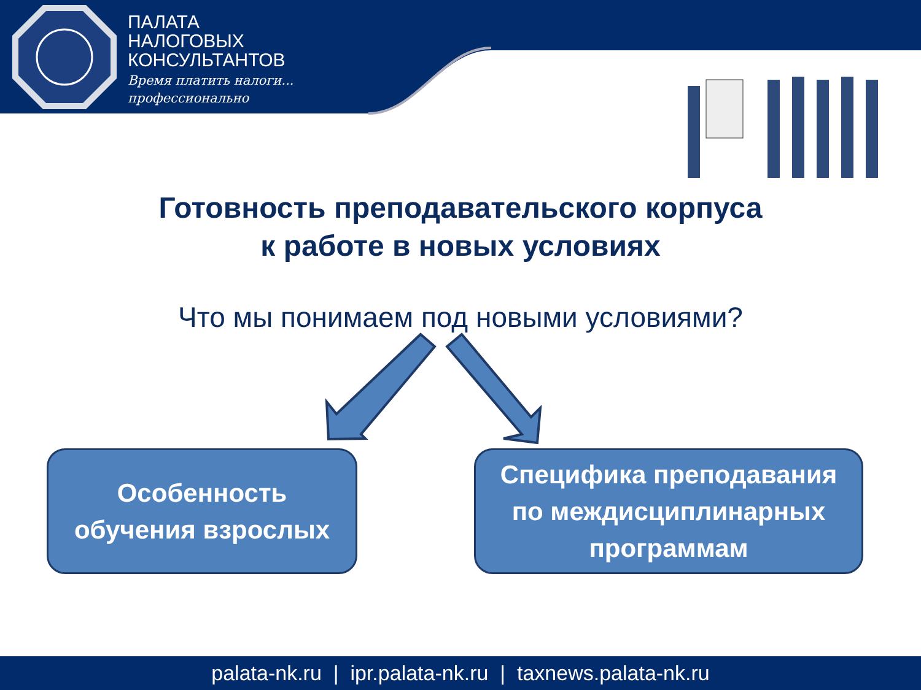ПАЛАТА
НАЛОГОВЫХ
КОНСУЛЬТАНТОВ
Время платить налоги...
профессионально
Готовность преподавательского корпуса
к работе в новых условиях
Что мы понимаем под новыми условиями?
Особенность
обучения взрослых
Специфика преподавания
по междисциплинарных
программам
palata-nk.ru | ipr.palata-nk.ru | taxnews.palata-nk.ru